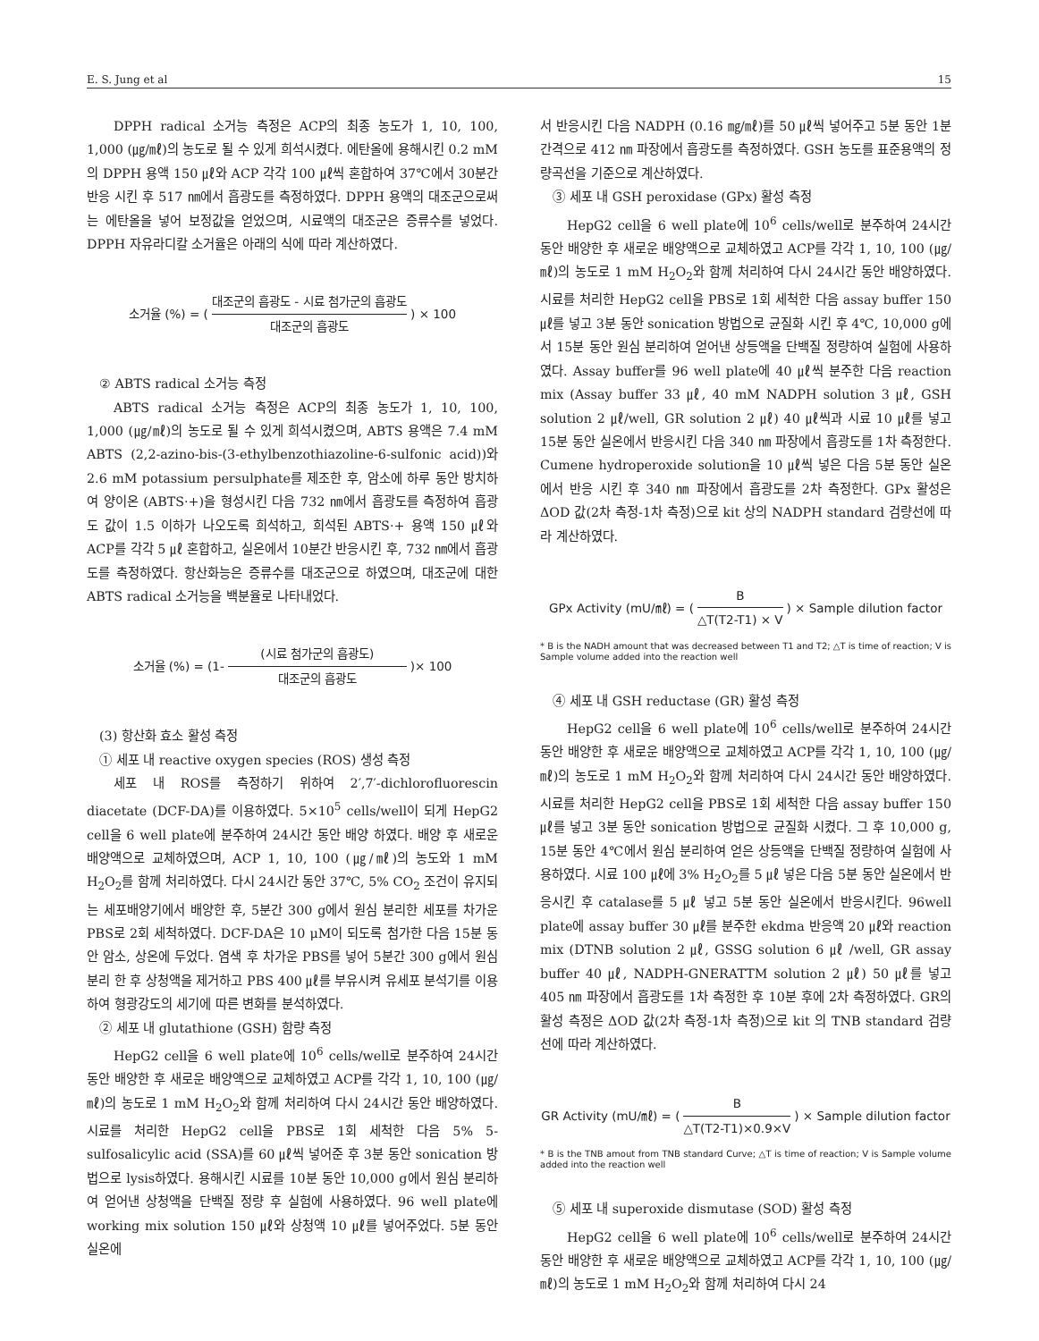E. S. Jung et al 15
DPPH radical 소거능 측정은 ACP의 최종 농도가 1, 10, 100, 1,000 (㎍/㎖)의 농도로 될 수 있게 희석시켰다. 에탄올에 용해시킨 0.2 mM의 DPPH 용액 150 ㎕와 ACP 각각 100 ㎕씩 혼합하여 37℃에서 30분간 반응 시킨 후 517 ㎚에서 흡광도를 측정하였다. DPPH 용액의 대조군으로써는 에탄올을 넣어 보정값을 얻었으며, 시료액의 대조군은 증류수를 넣었다. DPPH 자유라디칼 소거율은 아래의 식에 따라 계산하였다.
소거율 (%) = (대조군의 흡광도 - 시료 첨가군의 흡광도 대조군의 흡광도) × 100
② ABTS radical 소거능 측정
ABTS radical 소거능 측정은 ACP의 최종 농도가 1, 10, 100, 1,000 (㎍/㎖)의 농도로 될 수 있게 희석시켰으며, ABTS 용액은 7.4 mM ABTS (2,2-azino-bis-(3-ethylbenzothiazoline-6-sulfonic acid))와 2.6 mM potassium persulphate를 제조한 후, 암소에 하루 동안 방치하여 양이온 (ABTS·+)을 형성시킨 다음 732 ㎚에서 흡광도를 측정하여 흡광도 값이 1.5 이하가 나오도록 희석하고, 희석된 ABTS·+ 용액 150 ㎕와 ACP를 각각 5 ㎕ 혼합하고, 실온에서 10분간 반응시킨 후, 732 ㎚에서 흡광도를 측정하였다. 항산화능은 증류수를 대조군으로 하였으며, 대조군에 대한 ABTS radical 소거능을 백분율로 나타내었다.
소거율 (%) = (1- (시료 첨가군의 흡광도) 대조군의 흡광도 )× 100
(3) 항산화 효소 활성 측정
① 세포 내 reactive oxygen species (ROS) 생성 측정
세포 내 ROS를 측정하기 위하여 2′,7′-dichlorofluorescin diacetate (DCF-DA)를 이용하였다. 5×10<sup>5</sup> cells/well이 되게 HepG2 cell을 6 well plate에 분주하여 24시간 동안 배양 하였다. 배양 후 새로운 배양액으로 교체하였으며, ACP 1, 10, 100 (㎍/㎖)의 농도와 1 mM H<sub>2</sub>O<sub>2</sub>를 함께 처리하였다. 다시 24시간 동안 37℃, 5% CO<sub>2</sub> 조건이 유지되는 세포배양기에서 배양한 후, 5분간 300 g에서 원심 분리한 세포를 차가운 PBS로 2회 세척하였다. DCF-DA은 10 μM이 되도록 첨가한 다음 15분 동안 암소, 상온에 두었다. 염색 후 차가운 PBS를 넣어 5분간 300 g에서 원심분리 한 후 상청액을 제거하고 PBS 400 ㎕를 부유시켜 유세포 분석기를 이용하여 형광강도의 세기에 따른 변화를 분석하였다.
② 세포 내 glutathione (GSH) 함량 측정
HepG2 cell을 6 well plate에 10<sup>6</sup> cells/well로 분주하여 24시간 동안 배양한 후 새로운 배양액으로 교체하였고 ACP를 각각 1, 10, 100 (㎍/㎖)의 농도로 1 mM H<sub>2</sub>O<sub>2</sub>와 함께 처리하여 다시 24시간 동안 배양하였다. 시료를 처리한 HepG2 cell을 PBS로 1회 세척한 다음 5% 5-sulfosalicylic acid (SSA)를 60 ㎕씩 넣어준 후 3분 동안 sonication 방법으로 lysis하였다. 용해시킨 시료를 10분 동안 10,000 g에서 원심 분리하여 얻어낸 상청액을 단백질 정량 후 실험에 사용하였다. 96 well plate에 working mix solution 150 ㎕와 상청액 10 ㎕를 넣어주었다. 5분 동안 실온에
서 반응시킨 다음 NADPH (0.16 ㎎/㎖)를 50 ㎕씩 넣어주고 5분 동안 1분 간격으로 412 ㎚ 파장에서 흡광도를 측정하였다. GSH 농도를 표준용액의 정량곡선을 기준으로 계산하였다.
③ 세포 내 GSH peroxidase (GPx) 활성 측정
HepG2 cell을 6 well plate에 10<sup>6</sup> cells/well로 분주하여 24시간 동안 배양한 후 새로운 배양액으로 교체하였고 ACP를 각각 1, 10, 100 (㎍/㎖)의 농도로 1 mM H<sub>2</sub>O<sub>2</sub>와 함께 처리하여 다시 24시간 동안 배양하였다. 시료를 처리한 HepG2 cell을 PBS로 1회 세척한 다음 assay buffer 150 ㎕를 넣고 3분 동안 sonication 방법으로 균질화 시킨 후 4℃, 10,000 g에서 15분 동안 원심 분리하여 얻어낸 상등액을 단백질 정량하여 실험에 사용하였다. Assay buffer를 96 well plate에 40 ㎕씩 분주한 다음 reaction mix (Assay buffer 33 ㎕, 40 mM NADPH solution 3 ㎕, GSH solution 2 ㎕/well, GR solution 2 ㎕) 40 ㎕씩과 시료 10 ㎕를 넣고 15분 동안 실온에서 반응시킨 다음 340 ㎚ 파장에서 흡광도를 1차 측정한다. Cumene hydroperoxide solution을 10 ㎕씩 넣은 다음 5분 동안 실온에서 반응 시킨 후 340 ㎚ 파장에서 흡광도를 2차 측정한다. GPx 활성은 ΔOD 값(2차 측정-1차 측정)으로 kit 상의 NADPH standard 검량선에 따라 계산하였다.
GPx Activity (mU/㎖) = (B △T(T2-T1) × V) × Sample dilution factor
* B is the NADH amount that was decreased between T1 and T2; △T is time of reaction; V is Sample volume added into the reaction well
④ 세포 내 GSH reductase (GR) 활성 측정
HepG2 cell을 6 well plate에 10<sup>6</sup> cells/well로 분주하여 24시간 동안 배양한 후 새로운 배양액으로 교체하였고 ACP를 각각 1, 10, 100 (㎍/㎖)의 농도로 1 mM H<sub>2</sub>O<sub>2</sub>와 함께 처리하여 다시 24시간 동안 배양하였다. 시료를 처리한 HepG2 cell을 PBS로 1회 세척한 다음 assay buffer 150 ㎕를 넣고 3분 동안 sonication 방법으로 균질화 시켰다. 그 후 10,000 g, 15분 동안 4℃에서 원심 분리하여 얻은 상등액을 단백질 정량하여 실험에 사용하였다. 시료 100 ㎕에 3% H<sub>2</sub>O<sub>2</sub>를 5 ㎕ 넣은 다음 5분 동안 실온에서 반응시킨 후 catalase를 5 ㎕ 넣고 5분 동안 실온에서 반응시킨다. 96well plate에 assay buffer 30 ㎕를 분주한 ekdma 반응액 20 ㎕와 reaction mix (DTNB solution 2 ㎕, GSSG solution 6 ㎕ /well, GR assay buffer 40 ㎕, NADPH-GNERATTM solution 2 ㎕) 50 ㎕를 넣고 405 ㎚ 파장에서 흡광도를 1차 측정한 후 10분 후에 2차 측정하였다. GR의 활성 측정은 ΔOD 값(2차 측정-1차 측정)으로 kit 의 TNB standard 검량선에 따라 계산하였다.
GR Activity (mU/㎖) = (B △T(T2-T1)×0.9×V) × Sample dilution factor
* B is the TNB amout from TNB standard Curve; △T is time of reaction; V is Sample volume added into the reaction well
⑤ 세포 내 superoxide dismutase (SOD) 활성 측정
HepG2 cell을 6 well plate에 10<sup>6</sup> cells/well로 분주하여 24시간 동안 배양한 후 새로운 배양액으로 교체하였고 ACP를 각각 1, 10, 100 (㎍/㎖)의 농도로 1 mM H<sub>2</sub>O<sub>2</sub>와 함께 처리하여 다시 24